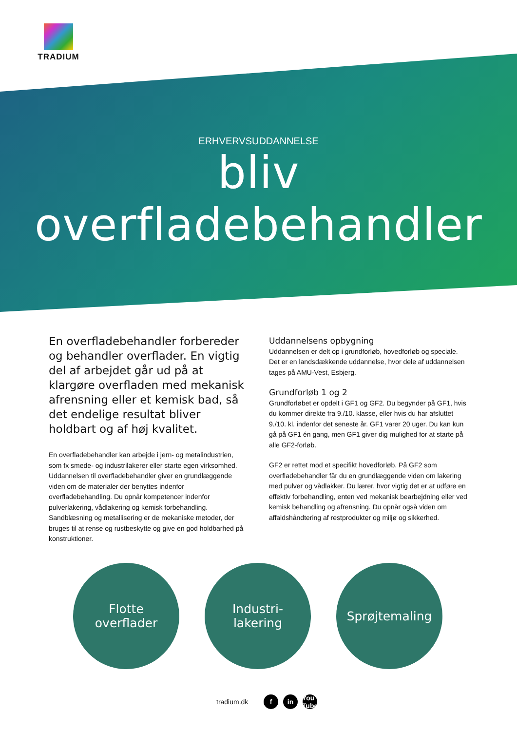TRADIUM
ERHVERVSUDDANNELSE
bliv overfladebehandler
En overfladebehandler forbereder og behandler overflader. En vigtig del af arbejdet går ud på at klargøre overfladen med mekanisk afrensning eller et kemisk bad, så det endelige resultat bliver holdbart og af høj kvalitet.
En overfladebehandler kan arbejde i jern- og metalindustrien, som fx smede- og industrilakerer eller starte egen virksomhed. Uddannelsen til overfladebehandler giver en grundlæggende viden om de materialer der benyttes indenfor overfladebehandling. Du opnår kompetencer indenfor pulverlakering, vådlakering og kemisk forbehandling. Sandblæsning og metallisering er de mekaniske metoder, der bruges til at rense og rustbeskytte og give en god holdbarhed på konstruktioner.
Uddannelsens opbygning
Uddannelsen er delt op i grundforløb, hovedforløb og speciale. Det er en landsdækkende uddannelse, hvor dele af uddannelsen tages på AMU-Vest, Esbjerg.
Grundforløb 1 og 2
Grundforløbet er opdelt i GF1 og GF2. Du begynder på GF1, hvis du kommer direkte fra 9./10. klasse, eller hvis du har afsluttet 9./10. kl. indenfor det seneste år. GF1 varer 20 uger. Du kan kun gå på GF1 én gang, men GF1 giver dig mulighed for at starte på alle GF2-forløb.
GF2 er rettet mod et specifikt hovedforløb. På GF2 som overfladebehandler får du en grundlæggende viden om lakering med pulver og vådlakker. Du lærer, hvor vigtig det er at udføre en effektiv forbehandling, enten ved mekanisk bearbejdning eller ved kemisk behandling og afrensning. Du opnår også viden om affaldshåndtering af restprodukter og miljø og sikkerhed.
Flotte
overflader
Industri-
lakering
Sprøjtemaling
tradium.dk f in You Tube